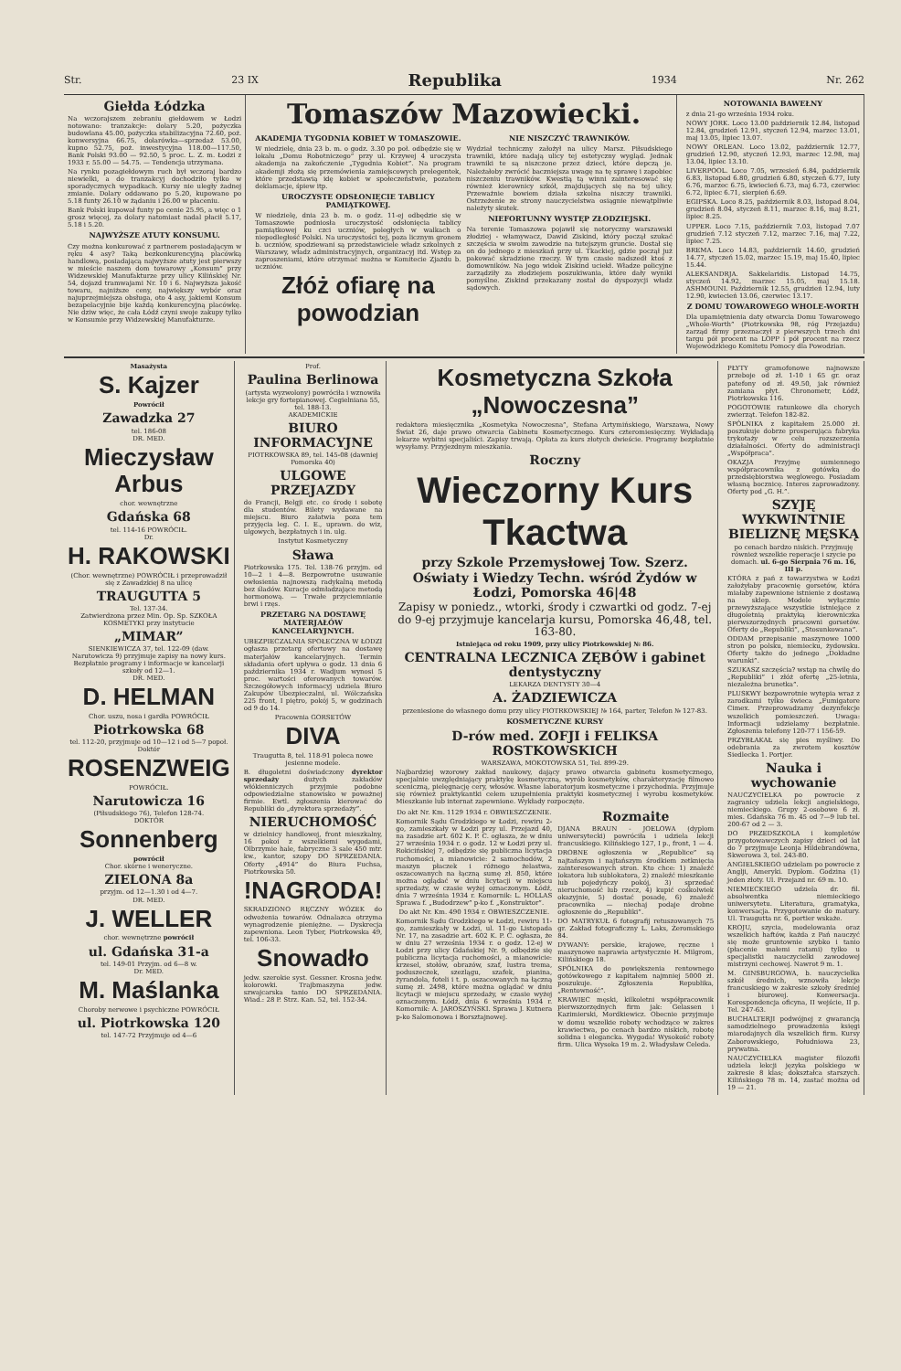Str. 23 IX Republika 1934 Nr. 262
Giełda Łódzka
Na wczorajszem zebraniu giełdowem w Łodzi notowano: tranzakcje: dolary 5.20, pożyczka budowlana 45.00, pożyczka stabilizacyjna 72.60, poż. konwersyjna 66.75, dolarówka—sprzedaż 53.00, kupno 52.75, poż. inwestycyjna 118.00—117.50, Bank Polski 93.00 — 92.50, 5 proc. L. Z. m. Łodzi z 1933 r. 55.00 — 54.75. — Tendencja utrzymana.
Na rynku pozagiełdowym ruch był wczoraj bardzo niewielki, a do tranzakcyj dochodziło tylko w sporadycznych wypadkach. Kursy nie uległy żadnej zmianie. Dolary oddawano po 5.20, kupowano po 5.18 funty 26.10 w żądaniu i 26.00 w płaceniu.
Bank Polski kupował funty po cenie 25.95, a więc o 1 grosz więcej, za dolary natomiast nadal płacił 5.17, 5.18 i 5.20.
NAJWYŻSZE ATUTY KONSUMU.
Czy można konkurować z partnerem posiadającym w ręku 4 asy? Taką bezkonkurencyjną placówką handlową, posiadającą najwyższe atuty jest pierwszy w mieście naszem dom towarowy „Konsum” przy Widzewskiej Manufakturze przy ulicy Kilińskiej Nr. 54, dojazd tramwajami Nr. 10 i 6. Najwyższa jakość towaru, najniższe ceny, największy wybór oraz najuprzejmiejsza obsługa, oto 4 asy, jakiemi Konsum bezapelacyjnie bije każdą konkurencyjną placówkę. Nie dziw więc, że cała Łódź czyni swoje zakupy tylko w Konsumie przy Widzewskiej Manufakturze.
Tomaszów Mazowiecki.
AKADEMJA TYGODNIA KOBIET W TOMASZOWIE.
W niedzielę, dnia 23 b. m. o godz. 3.30 po poł. odbędzie się w lokalu „Domu Robotniczego” przy ul. Krzywej 4 uroczysta akademja na zakończenie „Tygodnia Kobiet”. Na program akademji złożą się przemówienia zamiejscowych prelegentek, które przedstawią idę kobiet w społeczeństwie, pozatem deklamacje, śpiew itp.
UROCZYSTE ODSŁONIĘCIE TABLICY PAMIĄTKOWEJ.
W niedzielę, dnia 23 b. m. o godz. 11-ej odbędzie się w Tomaszowie podniosła uroczystość odsłonięcia tablicy pamiątkowej ku czci uczniów, poległych w walkach o niepodległość Polski. Na uroczystości tej, poza licznym gronem b. uczniów, spodziewani są przedstawiciele władz szkolnych z Warszawy, władz administracyjnych, organizacyj itd. Wstęp za zaproszeniami, które otrzymać można w Komitecie Zjazdu b. uczniów.
Złóż ofiarę na powodzian
NIE NISZCZYĆ TRAWNIKÓW.
Wydział techniczny założył na ulicy Marsz. Piłsudskiego trawniki, które nadają ulicy tej estetyczny wygląd. Jednak trawniki te są niszczone przez dzieci, które depczą je. Należałoby zwrócić baczniejsza uwagę na tę sprawę i zapobiec niszczeniu trawników. Kwestią tą winni zainteresować się również kierownicy szkół, znajdujących się na tej ulicy. Przeważnie bowiem działa szkolna niszczy trawniki. Ostrzeżenie ze strony nauczycielstwa osiągnie niewątpliwie należyty skutek.
NIEFORTUNNY WYSTĘP ZŁODZIEJSKI.
Na terenie Tomaszowa pojawił się notoryczny warszawski złodziej - włamywacz, Dawid Ziskind, który począł szukać szczęścia w swoim zawodzie na tutejszym gruncie. Dostał się on do jednego z mieszkań przy ul. Tkackiej, gdzie począł już pakować skradzione rzeczy. W tym czasie nadszedł ktoś z domowników. Na jego widok Ziskind uciekł. Władze policyjne zarządziły za złodziejem poszukiwania, które dały wyniki pomyślne. Ziskind przekazany został do dyspozycji władz sądowych.
NOTOWANIA BAWEŁNY
z dnia 21-go września 1934 roku.
NOWY JORK. Loco 13.00 październik 12.84, listopad 12.84, grudzień 12.91, styczeń 12.94, marzec 13.01, maj 13.05, lipiec 13.07.
NOWY ORLEAN. Loco 13.02, październik 12.77, grudzień 12.90, styczeń 12.93, marzec 12.98, maj 13.04, lipiec 13.10.
LIVERPOOL. Loco 7.05, wrzesień 6.84, październik 6.83, listopad 6.80, grudzień 6.80, styczeń 6.77, luty 6.76, marzec 6.75, kwiecień 6.73, maj 6.73, czerwiec 6.72, lipiec 6.71, sierpień 6.69.
EGIPSKA. Loco 8.25, październik 8.03, listopad 8.04, grudzień 8.04, styczeń 8.11, marzec 8.16, maj 8.21, lipiec 8.25.
UPPER. Loco 7.15, październik 7.03, listopad 7.07 grudzień 7.12 styczeń 7.12, marzec 7.16, maj 7.22, lipiec 7.25.
BREMA. Loco 14.83, październik 14.60, grudzień 14.77, styczeń 15.02, marzec 15.19, maj 15.40, lipiec 15.44.
ALEKSANDRJA. Sakkelaridis. Listopad 14.75, styczeń 14.92, marzec 15.05, maj 15.18. ASHMOUNI. Październik 12.55, grudzień 12.94, luty 12.90, kwiecień 13.06, czerwiec 13.17.
Z DOMU TOWAROWEGO WHOLE-WORTH
Dla upamiętnienia daty otwarcia Domu Towarowego „Whole-Worth” (Piotrkowska 98, róg Przejazdu) zarząd firmy przeznaczył z pierwszych trzech dni targu pół procent na LOPP i pół procent na rzecz Wojewódzkiego Komitetu Pomocy dla Powodzian.
Masażysta
S. Kajzer
Powrócił
Zawadzka 27
tel. 186-08
DR. MED.
Mieczysław Arbus
chor. wewnętrzne
Gdańska 68
tel. 114-16 POWRÓCIŁ.
Dr.
H. RAKOWSKI
(Chor. wewnętrzne) POWRÓCIŁ i przeprowadził się z Zawadzkiej 8 na ulicę
TRAUGUTTA 5
Tel. 137-34.
Zatwierdzona przez Min. Op. Sp. SZKOŁA KOSMETYKI przy instytucie
„MIMAR”
SIENKIEWICZA 37, tel. 122-09 (daw. Narutowicza 9) przyjmuje zapisy na nowy kurs. Bezpłatnie programy i informacje w kancelarji szkoły od 12—1.
DR. MED.
D. HELMAN
Chor. uszu, nosa i gardła POWRÓCIŁ
Piotrkowska 68
tel. 112-20, przyjmuje od 10—12 i od 5—7 popoł.
Doktór
ROSENZWEIG
POWRÓCIŁ.
Narutowicza 16
(Piłsudskiego 76), Telefon 128-74.
DOKTÓR
Sonnenberg
powrócił
Chor. skórne i weneryczne.
ZIELONA 8a
przyjm. od 12—1.30 i od 4—7.
DR. MED.
J. WELLER
chor. wewnętrzne powrócił
ul. Gdańska 31-a
tel. 149-01 Przyjm. od 6—8 w.
Dr. MED.
M. Maślanka
Choroby nerwowe i psychiczne POWRÓCIŁ
ul. Piotrkowska 120
tel. 147-72 Przyjmuje od 4—6
Prof.
Paulina Berlinowa
(artysta wyzwolony) powróciła i wznowiła lekcje gry fortepianowej. Cegielniana 55, tel. 188-13.
AKADEMICKIE
BIURO INFORMACYJNE
PIOTRKOWSKA 89, tel. 145-08 (dawniej Pomorska 40)
ULGOWE PRZEJAZDY
do Francji, Belgji etc. co środę i sobotę dla studentów. Bilety wydawane na miejscu. Biuro załatwia poza tem przyjęcia leg. C. I. E., uprawn. do wiz, ulgowych, bezpłatnych i in. ulg.
Instytut Kosmetyczny
Sława
Piotrkowska 175. Tel. 138-76 przyjm. od 10—2 i 4—8. Bezpowrotne usuwanie owłosienia najnowszą radykalną metodą bez śladów. Kuracje odmładzające metodą hormonową. — Trwałe przyciemnianie brwi i rzęs.
PRZETARG NA DOSTAWĘ MATERJAŁÓW KANCELARYJNYCH.
UBEZPIECZALNIA SPOŁECZNA W ŁODZI ogłasza przetarg ofertowy na dostawę materjałów kancelaryjnych. Termin składania ofert upływa o godz. 13 dnia 6 października 1934 r. Wadjum wynosi 5 proc. wartości oferowanych towarów. Szczegółowych informacyj udziela Biuro Zakupów Ubezpieczalni, ul. Wólczańska 225 front, I piętro, pokój 5, w godzinach od 9 do 14.
Pracownia GORSETÓW
DIVA
Traugutta 8, tel. 118-91 poleca nowe jesienne modele.
B. długoletni doświadczony dyrektor sprzedaży dużych zakładów włókienniczych przyjmie podobne odpowiedzialne stanowisko w poważnej firmie. Ewtl. zgłoszenia kierować do Republiki do „dyrektora sprzedaży”.
NIERUCHOMOŚĆ
w dzielnicy handlowej, front mieszkalny, 16 pokoi z wszelkiemi wygodami, Olbrzymie hale, fabryczne 3 sale 450 mtr. kw., kantor, szopy DO SPRZEDANIA. Oferty „4914” do Biura Fuchsa, Piotrkowska 50.
!NAGRODA!
SKRADZIONO RĘCZNY WÓZEK do odwożenia towarów. Odnalazca otrzyma wynagrodzenie pieniężne. — Dyskrecja zapewniona. Leon Tyber, Piotrkowska 49, tel. 106-33.
Snowadło
jedw. szerokie syst. Gessner. Krosna jedw. kolorowki. Trajbmaszyna jedw. szwajcarska tanio DO SPRZEDANIA. Wiad.: 28 P. Strz. Kan. 52, tel. 152-34.
Kosmetyczna Szkoła „Nowoczesna”
redaktora miesięcznika „Kosmetyka Nowoczesna”, Stefana Artymińskiego, Warszawa, Nowy Świat 26, daje prawo otwarcia Gabinetu Kosmetycznego. Kurs czteromiesięczny. Wykładają lekarze wybitni specjaliści. Zapisy trwają. Opłata za kurs złotych dwieście. Programy bezpłatnie wysyłamy. Przyjezdnym mieszkania.
Roczny
Wieczorny Kurs Tkactwa
przy Szkole Przemysłowej Tow. Szerz. Oświaty i Wiedzy Techn. wśród Żydów w Łodzi, Pomorska 46|48
Zapisy w poniedz., wtorki, środy i czwartki od godz. 7-ej do 9-ej przyjmuje kancelarja kursu, Pomorska 46,48, tel. 163-80.
Istniejąca od roku 1909, przy ulicy Piotrkowskiej № 86.
CENTRALNA LECZNICA ZĘBÓW i gabinet dentystyczny
LEKARZA DENTYSTY 30—4
A. ŻADZIEWICZA
przeniesione do własnego domu przy ulicy PIOTRKOWSKIEJ № 164, parter, Telefon № 127-83.
KOSMETYCZNE KURSY
D-rów med. ZOFJI i FELIKSA ROSTKOWSKICH
WARSZAWA, MOKOTOWSKA 51, Tel. 899-29.
Najbardziej wzorowy zakład naukowy, dający prawo otwarcia gabinetu kosmetycznego, specjalnie uwzględniający praktykę kosmetyczną, wyrób kosmetyków, charakteryzację filmowo sceniczną, pielęgnację cery, włosów. Własne laboratorjum kosmetyczne i przychodnia. Przyjmuje się również praktykantki celem uzupełnienia praktyki kosmetycznej i wyrobu kosmetyków. Mieszkanie lub internat zapewnione. Wykłady rozpoczęte.
Do akt Nr. Km. 1129 1934 r. OBWIESZCZENIE.
Komornik Sądu Grodzkiego w Łodzi, rewiru 2-go, zamieszkały w Łodzi przy ul. Przejazd 40, na zasadzie art. 602 K. P. C. ogłasza, że w dniu 27 września 1934 r. o godz. 12 w Łodzi przy ul. Rokicińskiej 7, odbędzie się publiczna licytacja ruchomości, a mianowicie: 2 samochodów, 2 maszyn płaczek i różnego żelastwa, oszacowanych na łączną sumę zł. 850, które można oglądać w dniu licytacji w miejscu sprzedaży, w czasie wyżej oznaczonym. Łódź, dnia 7 września 1934 r. Komornik: L. HOLLAS Sprawa f. „Budodrzew” p-ko f. „Konstruktor”.
Do akt Nr. Km. 490 1934 r. OBWIESZCZENIE.
Komornik Sądu Grodzkiego w Łodzi, rewiru 11-go, zamieszkały w Łodzi, ul. 11-go Listopada Nr. 17, na zasadzie art. 602 K. P. C. ogłasza, że w dniu 27 września 1934 r. o godz. 12-ej w Łodzi przy ulicy Gdańskiej Nr. 9, odbędzie się publiczna licytacja ruchomości, a mianowicie: krzesel, stołów, obrazów, szaf, lustra trema, poduszeczek, szezlągu, szafek, pianina, żyrandola, foteli i t. p. oszacowanych na łączną sumę zł. 2498, które można oglądać w dniu licytacji w miejscu sprzedaży, w czasie wyżej oznaczonym. Łódź, dnia 6 września 1934 r. Komornik: A. JAROSZYŃSKI. Sprawa J. Kutnera p-ko Salomonowa i Borsztajnowej.
Rozmaite
DJANA BRAUN - JOELOWA (dyplom uniwersytecki) powróciła i udziela lekcji francuskiego. Kilińskiego 127, I p., front, 1 — 4.
DROBNE ogłoszenia w „Republice” są najtańszym i najtańszym środkiem zetknięcia zainteresowanych stron. Kto chce: 1) znaleźć lokatora lub sublokatora, 2) znaleźć mieszkanie lub pojedyńczy pokój, 3) sprzedać nieruchomość lub rzecz, 4) kupić cośkolwiek okazyjnie, 5) dostać posadę, 6) znaleźć pracownika — niechaj podaje drobne ogłoszenie do „Republiki”.
DO MATRYKUŁ 6 fotografij retuszowanych 75 gr. Zakład fotograficzny L. Laks, Żeromskiego 84.
DYWANY: perskie, krajowe, ręczne i maszynowe naprawia artystycznie H. Milgrom, Kilińskiego 18.
SPÓLNIKA do powiększenia rentownego gotówkowego z kapitałem najmniej 5000 zł. poszukuje. Zgłoszenia Republika, „Rentowność”.
KRAWIEC męski, kilkoletni współpracownik pierwszorzędnych firm jak: Gelassen i Kazimierski, Mordkiewicz. Obecnie przyjmuje w domu wszelkie roboty wchodzące w zakres krawiectwa, po cenach bardzo niskich, robotę solidna i elegancka. Wygoda! Wysokość roboty firm. Ulica Wysoka 19 m. 2. Władysław Celeda.
PŁYTY gramofonowe najnowsze przeboje od zł. 1-10 i 65 gr. oraz patefony od zł. 49.50, jak również zamiana płyt. Chronometr, Łódź, Piotrkowska 116.
POGOTOWIE ratunkowe dla chorych zwierząt. Telefon 182-82.
SPÓLNIKA z kapitałem 25.000 zł. poszukuje dobrze prosperująca fabryka trykotaży w celu rozszerzenia działalności. Oferty do administracji „Współpraca”.
OKAZJA Przyjmę sumiennego współpracownika z gotówką do przedsiębiorstwa węglowego. Posiadam własną bocznicę. Interes zaprowadzony. Oferty pod „G. H.”.
SZYJĘ WYKWINTNIE BIELIZNĘ MĘSKĄ
po cenach bardzo niskich. Przyjmuję również wszelkie reperacje i szycie po domach. ul. 6-go Sierpnia 76 m. 16, III p.
KTÓRA z pań z towarzystwa w Łodzi założyłaby pracownię gorsetów, która miałaby zapewnione istnienie z dostawą na sklep. Modele wyłącznie przewyższające wszystkie istniejące z długoletnią praktyką kierowniczka pierwszorzędnych pracowni gorsetów. Oferty do „Republiki”, „Stosunkowana”.
ODDAM przepisanie maszynowe 1000 stron po polsku, niemiecku, żydowsku. Oferty także do jednego „Dokładne warunki”.
SZUKASZ szczęścia? wstąp na chwilę do „Republiki” i złóż ofertę „25-letnia, niezależna brunetka”.
PLUSKWY bezpowrotnie wytępia wraz z zarodkami tylko świeca „Fumigatore Cimex. Przeprowadzamy dezynfekcje wszelkich pomieszczeń. Uwaga: Informacji udzielamy bezpłatnie. Zgłoszenia telefony 120-77 i 156-59.
PRZYBŁAKAŁ się pies myśliwy. Do odebrania za zwrotem kosztów Siedlecka 1. Portjer.
Nauka i wychowanie
NAUCZYCIELKA po powrocie z zagranicy udziela lekcji angielskiego, niemieckiego. Grupy 2-osobowe 6 zł. mies. Gdańska 76 m. 45 od 7—9 lub tel. 200-67 od 2 — 3.
DO PRZEDSZKOLA i kompletów przygotowawczych zapisy dzieci od lat do 7 przyjmuje Leonja Hildebrandówna, Skwerowa 3, tel. 243-80.
ANGIELSKIEGO udzielam po powrocie z Anglji, Ameryki. Dyplom. Godzina (1) jeden złoty. Ul. Przejazd nr. 69 m. 10.
NIEMIECKIEGO udziela dr. fil. absolwentka niemieckiego uniwersytetu. Literatura, gramatyka, konwersacja. Przygotowanie do matury. Ul. Traugutta nr. 6, portier wskaże.
KROJU, szycia, modelowania oraz wszelkich haftów, każda z Pań nauczyć się może gruntownie szybko i tanio (płacenie małemi ratami) tylko u specjalistki nauczycielki zawodowej mistrzyni cechowej. Nawrot 9 m. 1.
M. GINSBURGOWA, b. nauczycielka szkół średnich, wznowiła lekcje francuskiego w zakresie szkoły średniej i biurowej. Konwersacja. Korespondencja oficyna, II wejście, II p. Tel. 247-63.
BUCHALTERJI podwójnej z gwarancją samodzielnego prowadzenia księgi miarodajnych dla wszelkich firm. Kursy Zaborowskiego, Południowa 23, prywatna.
NAUCZYCIELKA magister filozofii udziela lekcji języka polskiego w zakresie 8 klas; dokształca starszych. Kilińskiego 78 m. 14, zastać można od 19 — 21.